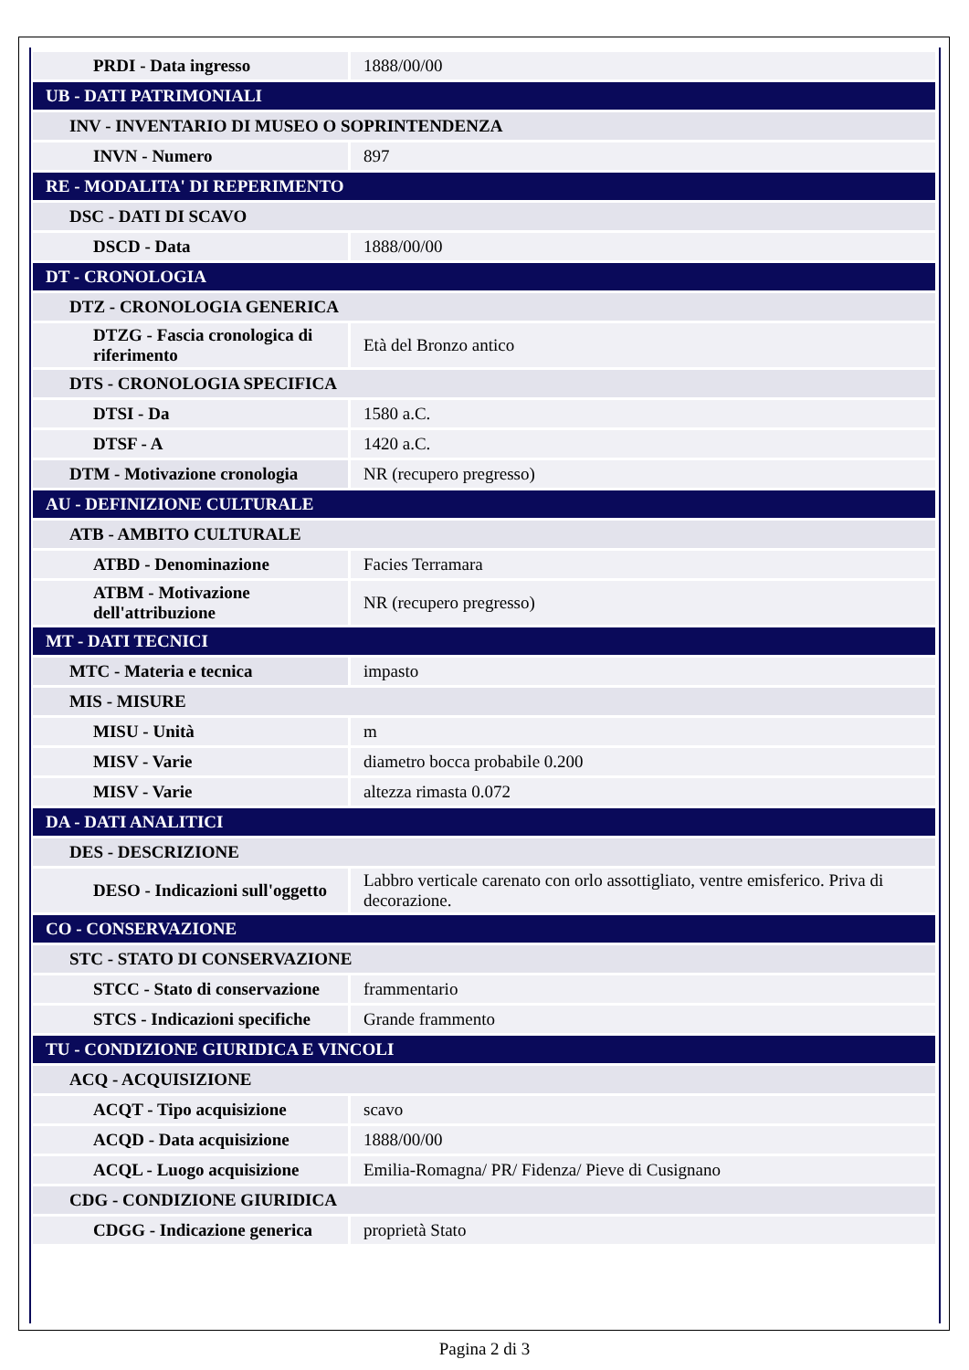| PRDI - Data ingresso | 1888/00/00 |
| UB - DATI PATRIMONIALI | |
| INV - INVENTARIO DI MUSEO O SOPRINTENDENZA | |
| INVN - Numero | 897 |
| RE - MODALITA' DI REPERIMENTO | |
| DSC - DATI DI SCAVO | |
| DSCD - Data | 1888/00/00 |
| DT - CRONOLOGIA | |
| DTZ - CRONOLOGIA GENERICA | |
| DTZG - Fascia cronologica di riferimento | Età del Bronzo antico |
| DTS - CRONOLOGIA SPECIFICA | |
| DTSI - Da | 1580 a.C. |
| DTSF - A | 1420 a.C. |
| DTM - Motivazione cronologia | NR (recupero pregresso) |
| AU - DEFINIZIONE CULTURALE | |
| ATB - AMBITO CULTURALE | |
| ATBD - Denominazione | Facies Terramara |
| ATBM - Motivazione dell'attribuzione | NR (recupero pregresso) |
| MT - DATI TECNICI | |
| MTC - Materia e tecnica | impasto |
| MIS - MISURE | |
| MISU - Unità | m |
| MISV - Varie | diametro bocca probabile 0.200 |
| MISV - Varie | altezza rimasta 0.072 |
| DA - DATI ANALITICI | |
| DES - DESCRIZIONE | |
| DESO - Indicazioni sull'oggetto | Labbro verticale carenato con orlo assottigliato, ventre emisferico. Priva di decorazione. |
| CO - CONSERVAZIONE | |
| STC - STATO DI CONSERVAZIONE | |
| STCC - Stato di conservazione | frammentario |
| STCS - Indicazioni specifiche | Grande frammento |
| TU - CONDIZIONE GIURIDICA E VINCOLI | |
| ACQ - ACQUISIZIONE | |
| ACQT - Tipo acquisizione | scavo |
| ACQD - Data acquisizione | 1888/00/00 |
| ACQL - Luogo acquisizione | Emilia-Romagna/ PR/ Fidenza/ Pieve di Cusignano |
| CDG - CONDIZIONE GIURIDICA | |
| CDGG - Indicazione generica | proprietà Stato |
Pagina 2 di 3